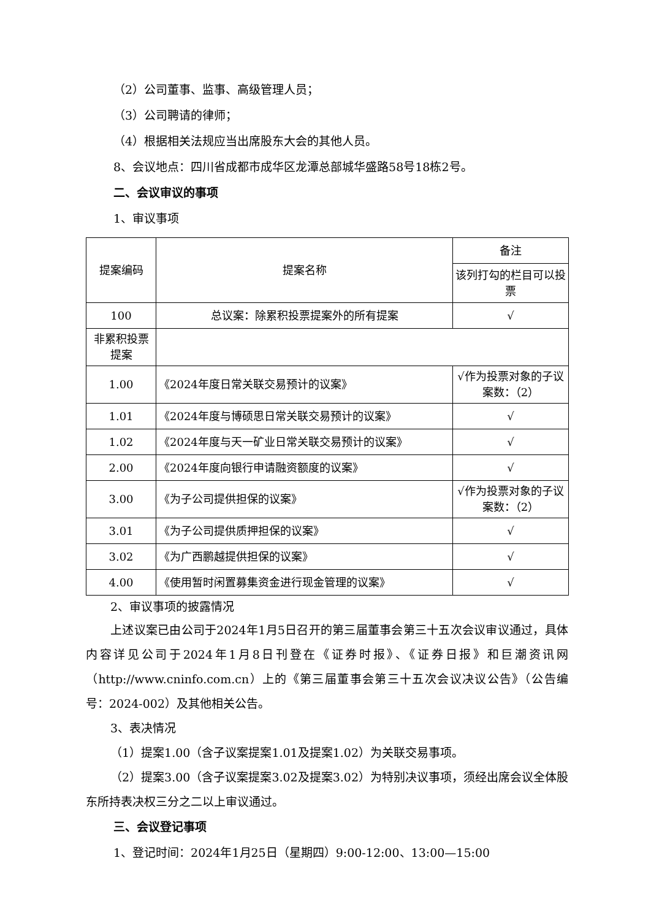（2）公司董事、监事、高级管理人员；
（3）公司聘请的律师；
（4）根据相关法规应当出席股东大会的其他人员。
8、会议地点：四川省成都市成华区龙潭总部城华盛路58号18栋2号。
二、会议审议的事项
1、审议事项
| 提案编码 | 提案名称 | 备注 |
| | | 该列打勾的栏目可以投票 |
| 100 | 总议案：除累积投票提案外的所有提案 | √ |
| 非累积投票提案 | | |
| 1.00 | 《2024年度日常关联交易预计的议案》 | √作为投票对象的子议案数：（2） |
| 1.01 | 《2024年度与博硕思日常关联交易预计的议案》 | √ |
| 1.02 | 《2024年度与天一矿业日常关联交易预计的议案》 | √ |
| 2.00 | 《2024年度向银行申请融资额度的议案》 | √ |
| 3.00 | 《为子公司提供担保的议案》 | √作为投票对象的子议案数：（2） |
| 3.01 | 《为子公司提供质押担保的议案》 | √ |
| 3.02 | 《为广西鹏越提供担保的议案》 | √ |
| 4.00 | 《使用暂时闲置募集资金进行现金管理的议案》 | √ |
2、审议事项的披露情况
上述议案已由公司于2024年1月5日召开的第三届董事会第三十五次会议审议通过，具体内容详见公司于2024年1月8日刊登在《证券时报》、《证券日报》和巨潮资讯网（http://www.cninfo.com.cn）上的《第三届董事会第三十五次会议决议公告》（公告编号：2024-002）及其他相关公告。
3、表决情况
（1）提案1.00（含子议案提案1.01及提案1.02）为关联交易事项。
（2）提案3.00（含子议案提案3.02及提案3.02）为特别决议事项，须经出席会议全体股东所持表决权三分之二以上审议通过。
三、会议登记事项
1、登记时间：2024年1月25日（星期四）9:00-12:00、13:00—15:00